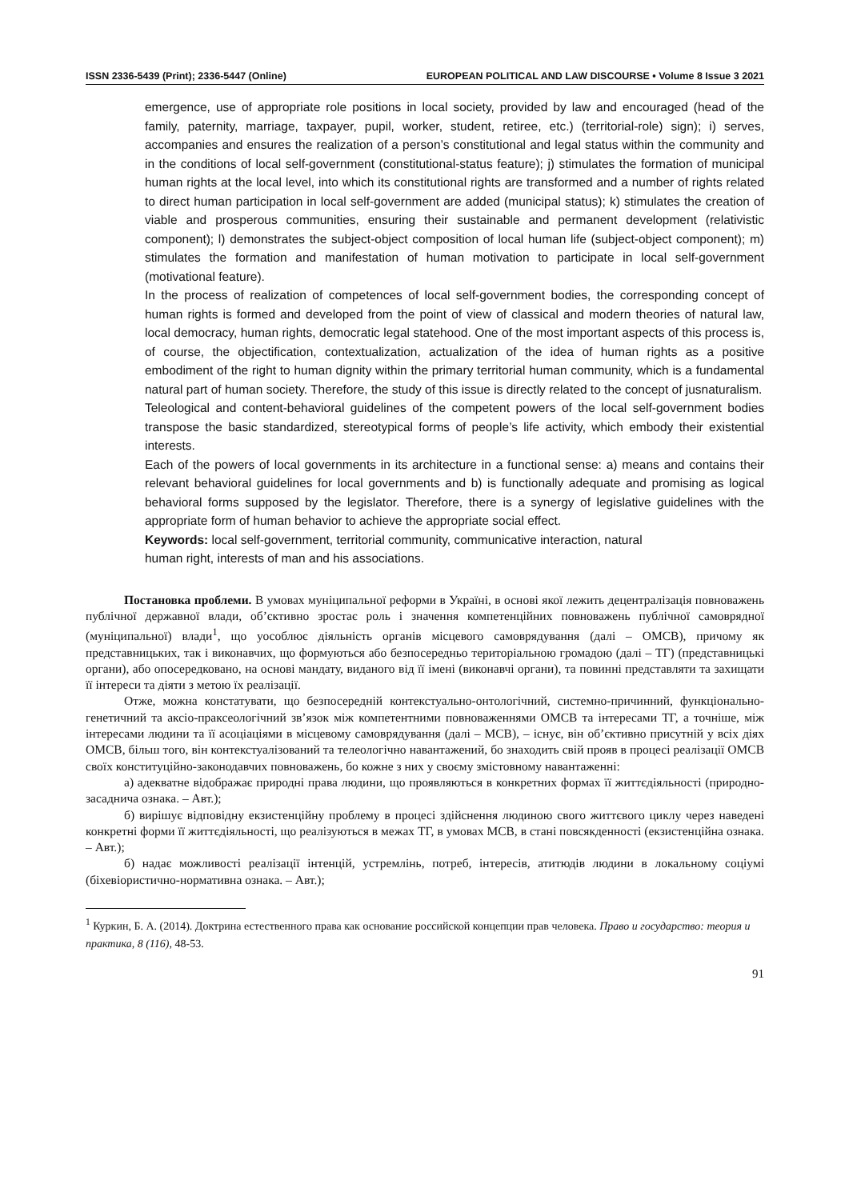ISSN 2336-5439 (Print); 2336-5447 (Online) EUROPEAN POLITICAL AND LAW DISCOURSE • Volume 8 Issue 3 2021
emergence, use of appropriate role positions in local society, provided by law and encouraged (head of the family, paternity, marriage, taxpayer, pupil, worker, student, retiree, etc.) (territorial-role) sign); i) serves, accompanies and ensures the realization of a person’s constitutional and legal status within the community and in the conditions of local self-government (constitutional-status feature); j) stimulates the formation of municipal human rights at the local level, into which its constitutional rights are transformed and a number of rights related to direct human participation in local self-government are added (municipal status); k) stimulates the creation of viable and prosperous communities, ensuring their sustainable and permanent development (relativistic component); l) demonstrates the subject-object composition of local human life (subject-object component); m) stimulates the formation and manifestation of human motivation to participate in local self-government (motivational feature).
In the process of realization of competences of local self-government bodies, the corresponding concept of human rights is formed and developed from the point of view of classical and modern theories of natural law, local democracy, human rights, democratic legal statehood. One of the most important aspects of this process is, of course, the objectification, contextualization, actualization of the idea of human rights as a positive embodiment of the right to human dignity within the primary territorial human community, which is a fundamental natural part of human society. Therefore, the study of this issue is directly related to the concept of jusnaturalism.
Teleological and content-behavioral guidelines of the competent powers of the local self-government bodies transpose the basic standardized, stereotypical forms of people’s life activity, which embody their existential interests.
Each of the powers of local governments in its architecture in a functional sense: a) means and contains their relevant behavioral guidelines for local governments and b) is functionally adequate and promising as logical behavioral forms supposed by the legislator. Therefore, there is a synergy of legislative guidelines with the appropriate form of human behavior to achieve the appropriate social effect.
Keywords: local self-government, territorial community, communicative interaction, natural
human right, interests of man and his associations.
Постановка проблеми. В умовах муніципальної реформи в Україні, в основі якої лежить децентралізація повноважень публічної державної влади, об’єктивно зростає роль і значення компетенційних повноважень публічної самоврядної (муніципальної) влади<sup>1</sup>, що уособлює діяльність органів місцевого самоврядування (далі – ОМСВ), причому як представницьких, так і виконавчих, що формуються або безпосередньо територіальною громадою (далі – ТГ) (представницькі органи), або опосередковано, на основі мандату, виданого від її імені (виконавчі органи), та повинні представляти та захищати її інтереси та діяти з метою їх реалізації.
Отже, можна констатувати, що безпосередній контекстуально-онтологічний, системно-причинний, функціонально-генетичний та аксіо-праксеологічний зв’язок між компетентними повноваженнями ОМСВ та інтересами ТГ, а точніше, між інтересами людини та її асоціаціями в місцевому самоврядування (далі – МСВ), – існує, він об’єктивно присутній у всіх діях ОМСВ, більш того, він контекстуалізований та телеологічно навантажений, бо знаходить свій прояв в процесі реалізації ОМСВ своїх конституційно-законодавчих повноважень, бо кожне з них у своєму змістовному навантаженні:
а) адекватне відображає природні права людини, що проявляються в конкретних формах її життєдіяльності (природно-засаднича ознака. – Авт.);
б) вирішує відповідну екзистенційну проблему в процесі здійснення людиною свого життєвого циклу через наведені конкретні форми її життєдіяльності, що реалізуються в межах ТГ, в умовах МСВ, в стані повсякденності (екзистенційна ознака. – Авт.);
б) надає можливості реалізації інтенцій, устремлінь, потреб, інтересів, атитюдів людини в локальному соціумі (біхевіористично-нормативна ознака. – Авт.);
<sup>1</sup> Куркин, Б. А. (2014). Доктрина естественного права как основание российской концепции прав человека. Право и государство: теория и практика, 8 (116), 48-53.
91